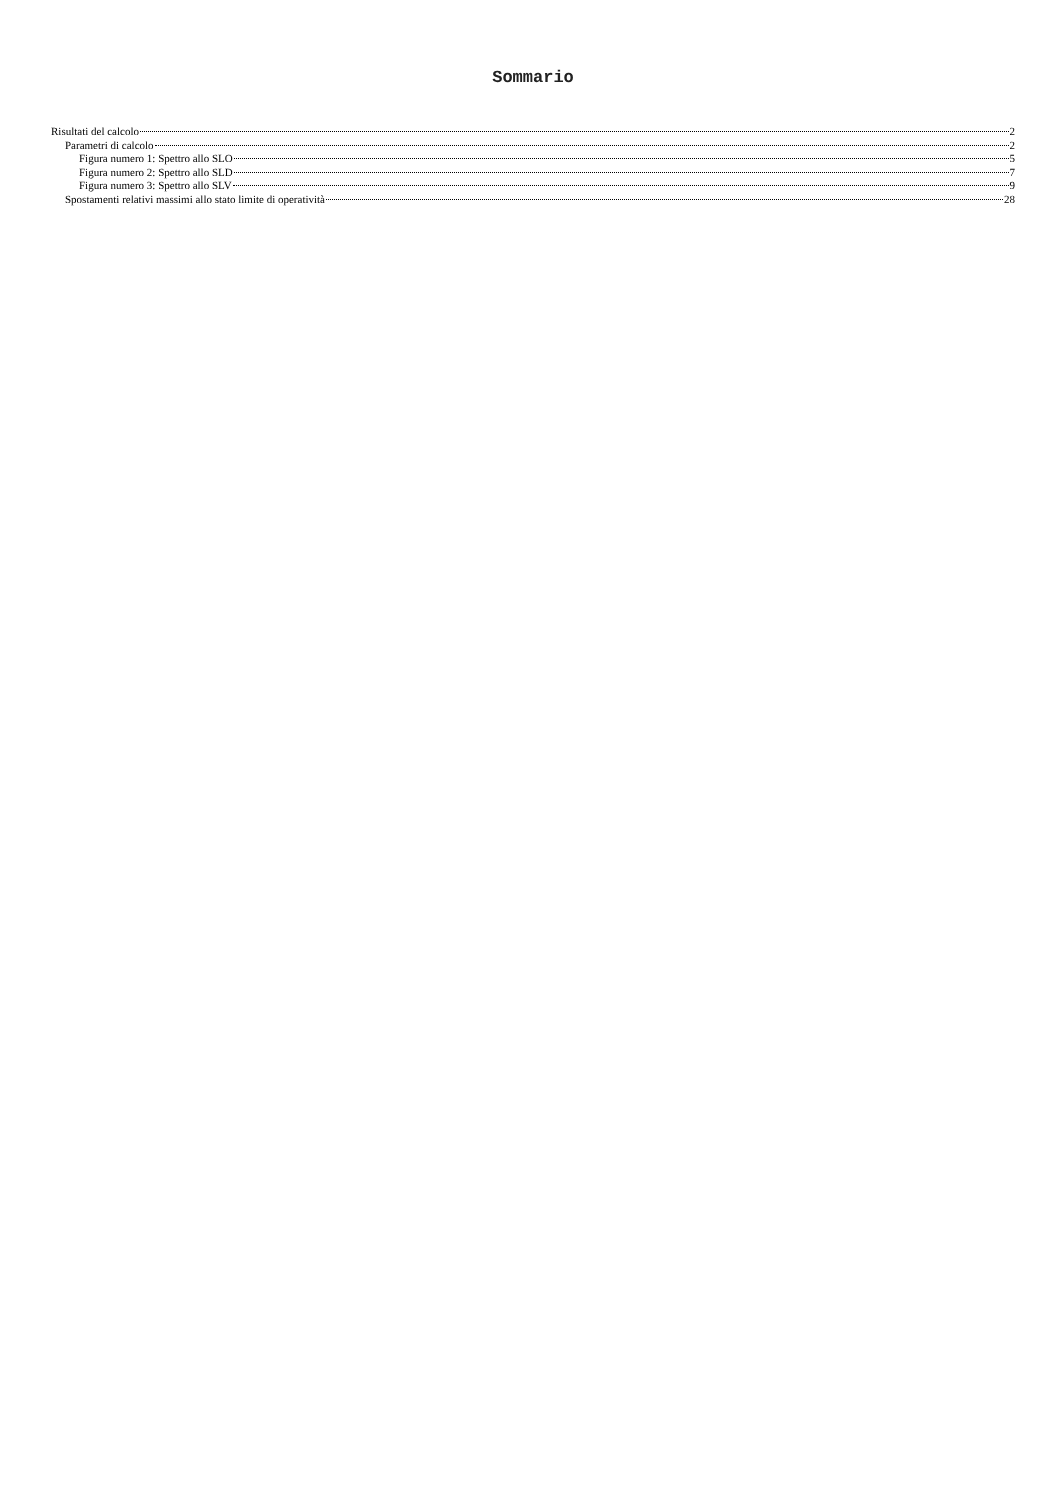Sommario
Risultati del calcolo 2
Parametri di calcolo 2
Figura numero 1: Spettro allo SLO 5
Figura numero 2: Spettro allo SLD 7
Figura numero 3: Spettro allo SLV 9
Spostamenti relativi massimi allo stato limite di operatività 28